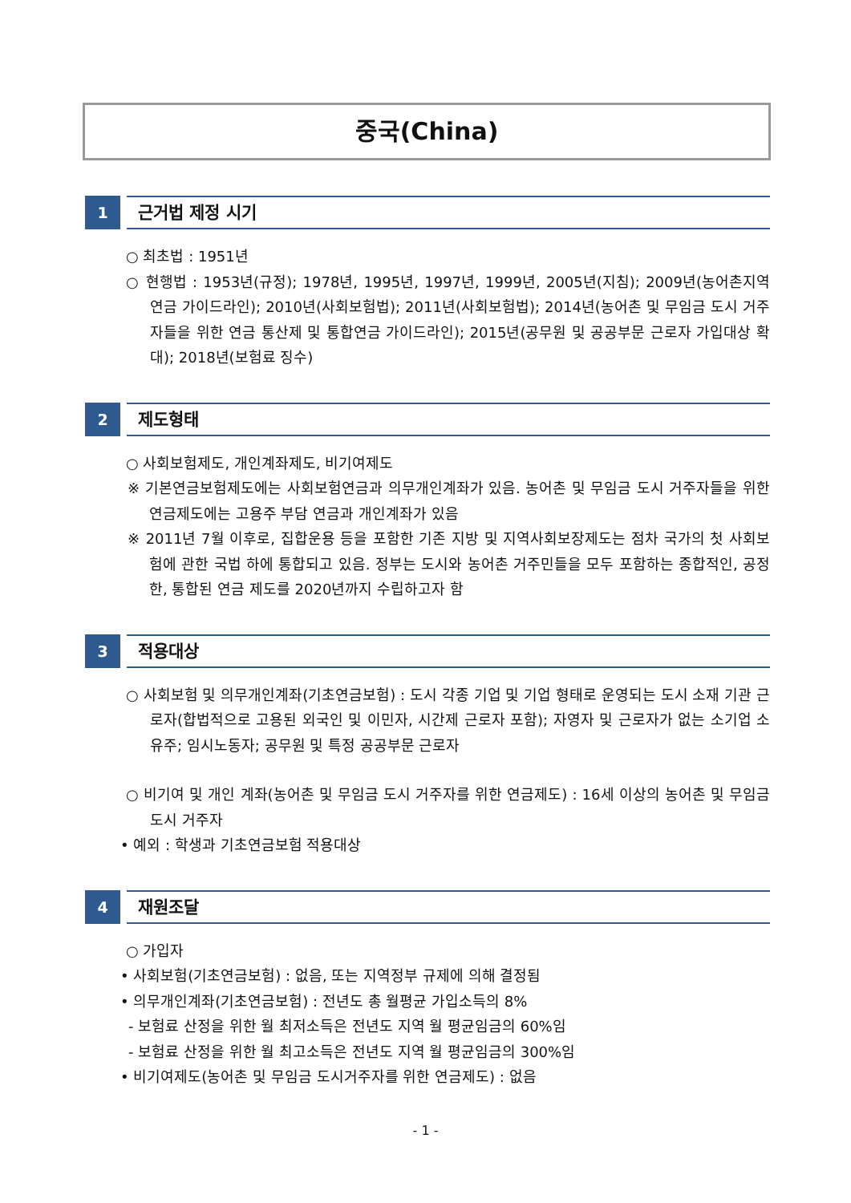중국(China)
1
근거법 제정 시기
○ 최초법 : 1951년
○ 현행법 : 1953년(규정); 1978년, 1995년, 1997년, 1999년, 2005년(지침); 2009년(농어촌지역 연금 가이드라인); 2010년(사회보험법); 2011년(사회보험법); 2014년(농어촌 및 무임금 도시 거주자들을 위한 연금 통산제 및 통합연금 가이드라인); 2015년(공무원 및 공공부문 근로자 가입대상 확대); 2018년(보험료 징수)
2
제도형태
○ 사회보험제도, 개인계좌제도, 비기여제도
※ 기본연금보험제도에는 사회보험연금과 의무개인계좌가 있음. 농어촌 및 무임금 도시 거주자들을 위한 연금제도에는 고용주 부담 연금과 개인계좌가 있음
※ 2011년 7월 이후로, 집합운용 등을 포함한 기존 지방 및 지역사회보장제도는 점차 국가의 첫 사회보험에 관한 국법 하에 통합되고 있음. 정부는 도시와 농어촌 거주민들을 모두 포함하는 종합적인, 공정한, 통합된 연금 제도를 2020년까지 수립하고자 함
3
적용대상
○ 사회보험 및 의무개인계좌(기초연금보험) : 도시 각종 기업 및 기업 형태로 운영되는 도시 소재 기관 근로자(합법적으로 고용된 외국인 및 이민자, 시간제 근로자 포함); 자영자 및 근로자가 없는 소기업 소유주; 임시노동자; 공무원 및 특정 공공부문 근로자
○ 비기여 및 개인 계좌(농어촌 및 무임금 도시 거주자를 위한 연금제도) : 16세 이상의 농어촌 및 무임금 도시 거주자
• 예외 : 학생과 기초연금보험 적용대상
4
재원조달
○ 가입자
• 사회보험(기초연금보험) : 없음, 또는 지역정부 규제에 의해 결정됨
• 의무개인계좌(기초연금보험) : 전년도 총 월평균 가입소득의 8%
- 보험료 산정을 위한 월 최저소득은 전년도 지역 월 평균임금의 60%임
- 보험료 산정을 위한 월 최고소득은 전년도 지역 월 평균임금의 300%임
• 비기여제도(농어촌 및 무임금 도시거주자를 위한 연금제도) : 없음
- 1 -